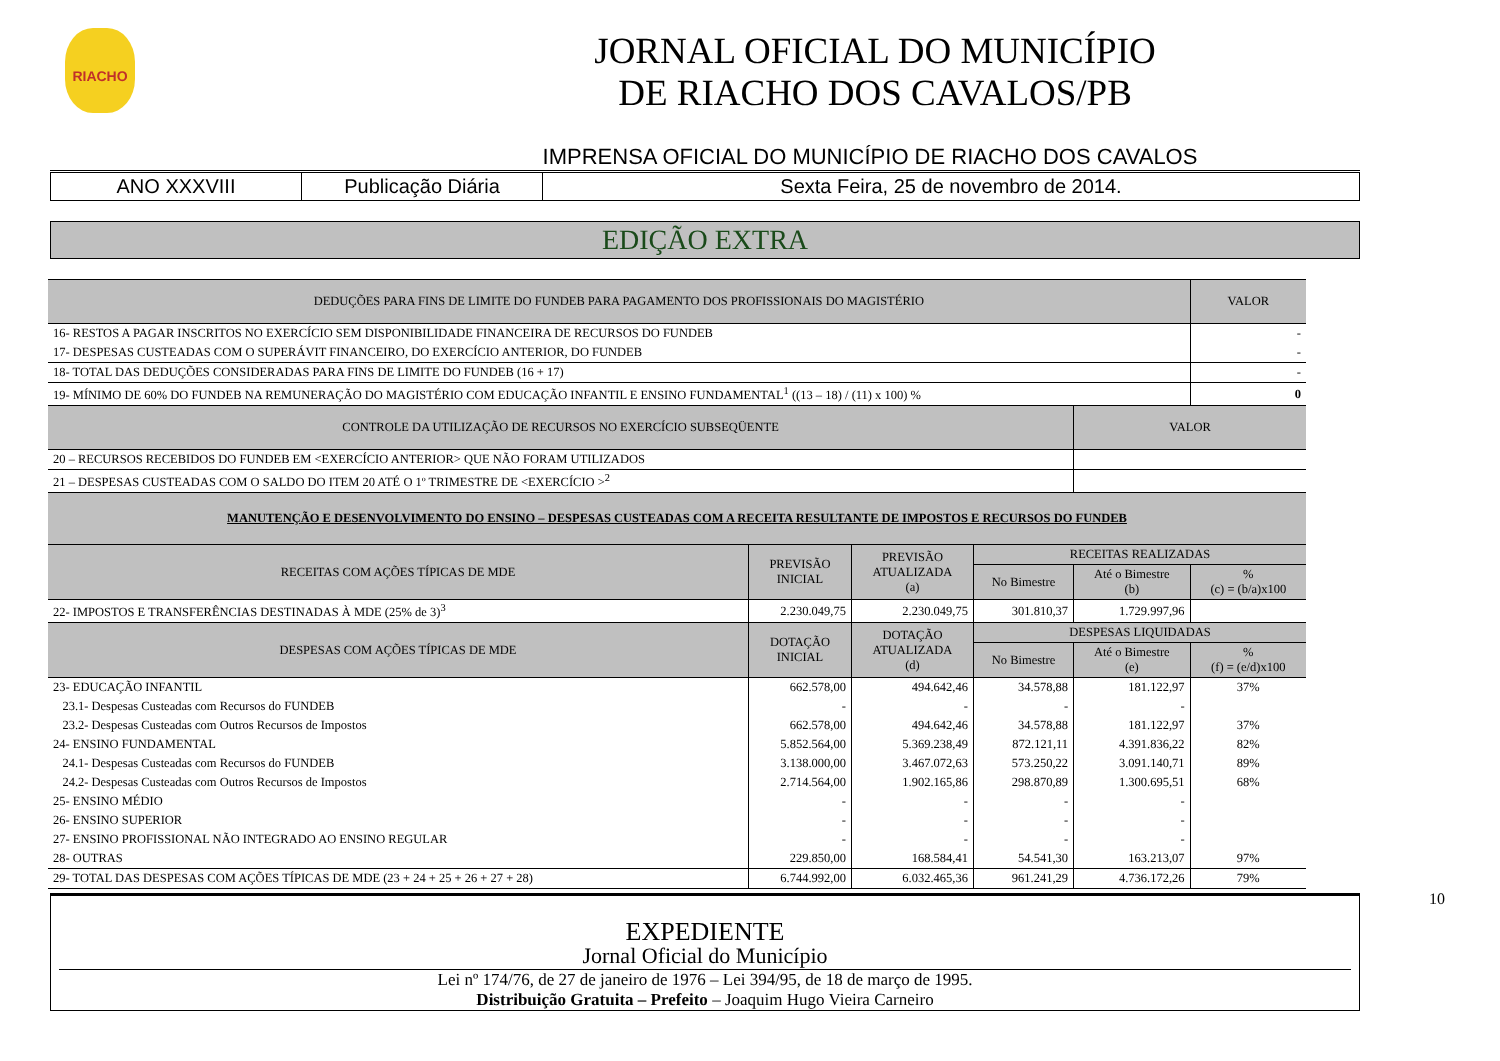RIACHO
JORNAL OFICIAL DO MUNICÍPIO
DE RIACHO DOS CAVALOS/PB
IMPRENSA OFICIAL DO MUNICÍPIO DE RIACHO DOS CAVALOS
ANO XXXVIII Publicação Diária Sexta Feira, 25 de novembro de 2014.
EDIÇÃO EXTRA
| DEDUÇÕES PARA FINS DE LIMITE DO FUNDEB PARA PAGAMENTO DOS PROFISSIONAIS DO MAGISTÉRIO | | | | | VALOR |
| 16- RESTOS A PAGAR INSCRITOS NO EXERCÍCIO SEM DISPONIBILIDADE FINANCEIRA DE RECURSOS DO FUNDEB | | | | | - |
| 17- DESPESAS CUSTEADAS COM O SUPERÁVIT FINANCEIRO, DO EXERCÍCIO ANTERIOR, DO FUNDEB | | | | | - |
| 18- TOTAL DAS DEDUÇÕES CONSIDERADAS PARA FINS DE LIMITE DO FUNDEB (16 + 17) | | | | | - |
| 19- MÍNIMO DE 60% DO FUNDEB NA REMUNERAÇÃO DO MAGISTÉRIO COM EDUCAÇÃO INFANTIL E ENSINO FUNDAMENTAL<sup>1</sup> ((13 – 18) / (11) x 100) % | | | | | 0 |
| CONTROLE DA UTILIZAÇÃO DE RECURSOS NO EXERCÍCIO SUBSEQÜENTE | | | | VALOR | |
| 20 – RECURSOS RECEBIDOS DO FUNDEB EM <EXERCÍCIO ANTERIOR> QUE NÃO FORAM UTILIZADOS | | | | | |
| 21 – DESPESAS CUSTEADAS COM O SALDO DO ITEM 20 ATÉ O 1º TRIMESTRE DE <EXERCÍCIO ><sup>2</sup> | | | | | |
| MANUTENÇÃO E DESENVOLVIMENTO DO ENSINO – DESPESAS CUSTEADAS COM A RECEITA RESULTANTE DE IMPOSTOS E RECURSOS DO FUNDEB | | | | | |
| RECEITAS COM AÇÕES TÍPICAS DE MDE | PREVISÃO INICIAL | PREVISÃO ATUALIZADA (a) | RECEITAS REALIZADAS | | |
| | | | No Bimestre | Até o Bimestre (b) | % (c) = (b/a)x100 |
| 22- IMPOSTOS E TRANSFERÊNCIAS DESTINADAS À MDE (25% de 3)<sup>3</sup> | 2.230.049,75 | 2.230.049,75 | 301.810,37 | 1.729.997,96 | |
| DESPESAS COM AÇÕES TÍPICAS DE MDE | DOTAÇÃO INICIAL | DOTAÇÃO ATUALIZADA (d) | DESPESAS LIQUIDADAS | | |
| | | | No Bimestre | Até o Bimestre (e) | % (f) = (e/d)x100 |
| 23- EDUCAÇÃO INFANTIL | 662.578,00 | 494.642,46 | 34.578,88 | 181.122,97 | 37% |
| 23.1- Despesas Custeadas com Recursos do FUNDEB | - | - | - | - | |
| 23.2- Despesas Custeadas com Outros Recursos de Impostos | 662.578,00 | 494.642,46 | 34.578,88 | 181.122,97 | 37% |
| 24- ENSINO FUNDAMENTAL | 5.852.564,00 | 5.369.238,49 | 872.121,11 | 4.391.836,22 | 82% |
| 24.1- Despesas Custeadas com Recursos do FUNDEB | 3.138.000,00 | 3.467.072,63 | 573.250,22 | 3.091.140,71 | 89% |
| 24.2- Despesas Custeadas com Outros Recursos de Impostos | 2.714.564,00 | 1.902.165,86 | 298.870,89 | 1.300.695,51 | 68% |
| 25- ENSINO MÉDIO | - | - | - | - | |
| 26- ENSINO SUPERIOR | - | - | - | - | |
| 27- ENSINO PROFISSIONAL NÃO INTEGRADO AO ENSINO REGULAR | - | - | - | - | |
| 28- OUTRAS | 229.850,00 | 168.584,41 | 54.541,30 | 163.213,07 | 97% |
| 29- TOTAL DAS DESPESAS COM AÇÕES TÍPICAS DE MDE (23 + 24 + 25 + 26 + 27 + 28) | 6.744.992,00 | 6.032.465,36 | 961.241,29 | 4.736.172,26 | 79% |
10
EXPEDIENTE
Jornal Oficial do Município
Lei nº 174/76, de 27 de janeiro de 1976 – Lei 394/95, de 18 de março de 1995.
Distribuição Gratuita – Prefeito – Joaquim Hugo Vieira Carneiro